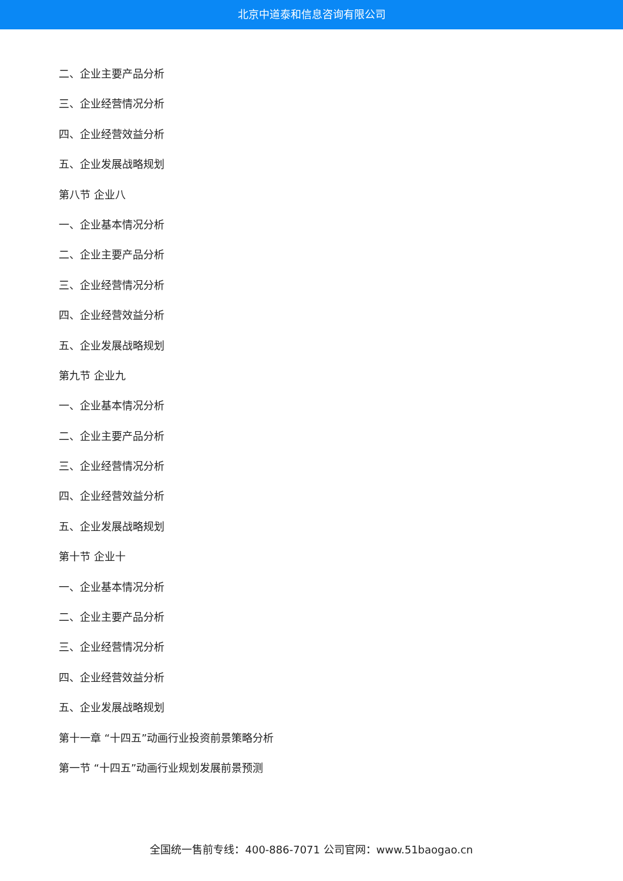北京中道泰和信息咨询有限公司
二、企业主要产品分析
三、企业经营情况分析
四、企业经营效益分析
五、企业发展战略规划
第八节 企业八
一、企业基本情况分析
二、企业主要产品分析
三、企业经营情况分析
四、企业经营效益分析
五、企业发展战略规划
第九节 企业九
一、企业基本情况分析
二、企业主要产品分析
三、企业经营情况分析
四、企业经营效益分析
五、企业发展战略规划
第十节 企业十
一、企业基本情况分析
二、企业主要产品分析
三、企业经营情况分析
四、企业经营效益分析
五、企业发展战略规划
第十一章 “十四五”动画行业投资前景策略分析
第一节 “十四五”动画行业规划发展前景预测
全国统一售前专线：400-886-7071 公司官网：www.51baogao.cn